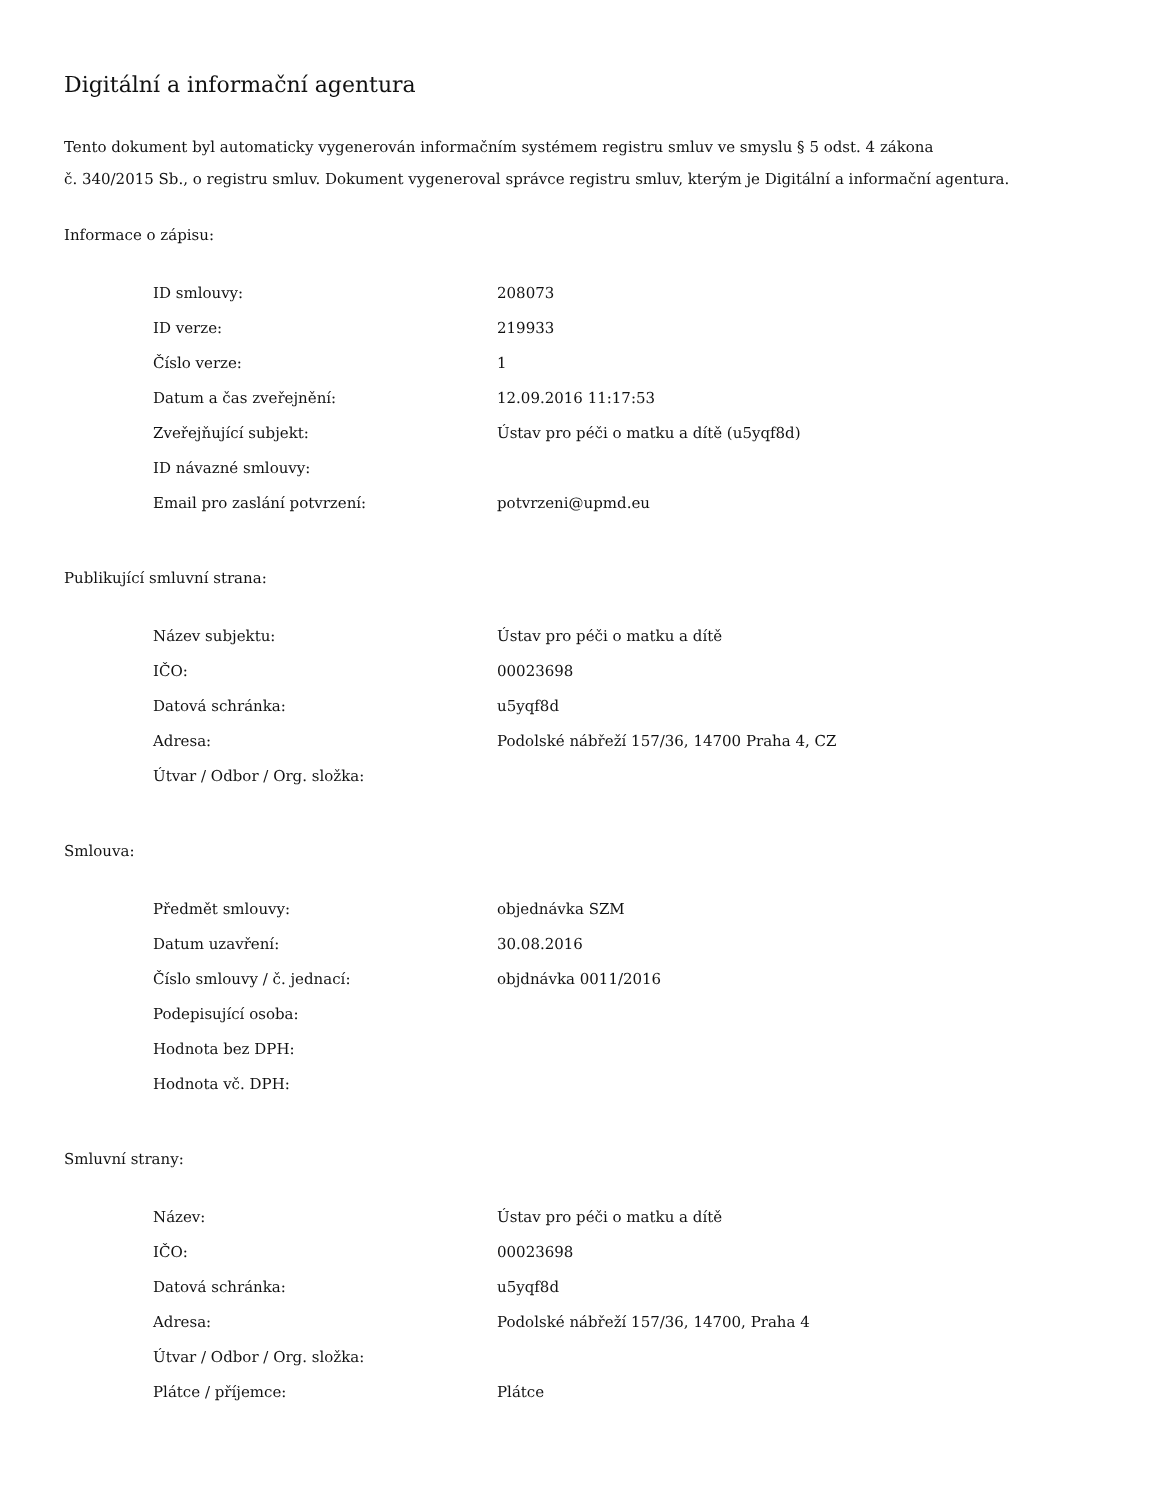Digitální a informační agentura
Tento dokument byl automaticky vygenerován informačním systémem registru smluv ve smyslu § 5 odst. 4 zákona
č. 340/2015 Sb., o registru smluv. Dokument vygeneroval správce registru smluv, kterým je Digitální a informační agentura.
Informace o zápisu:
| ID smlouvy: | 208073 |
| ID verze: | 219933 |
| Číslo verze: | 1 |
| Datum a čas zveřejnění: | 12.09.2016 11:17:53 |
| Zveřejňující subjekt: | Ústav pro péči o matku a dítě (u5yqf8d) |
| ID návazné smlouvy: | |
| Email pro zaslání potvrzení: | potvrzeni@upmd.eu |
Publikující smluvní strana:
| Název subjektu: | Ústav pro péči o matku a dítě |
| IČO: | 00023698 |
| Datová schránka: | u5yqf8d |
| Adresa: | Podolské nábřeží 157/36, 14700 Praha 4, CZ |
| Útvar / Odbor / Org. složka: | |
Smlouva:
| Předmět smlouvy: | objednávka SZM |
| Datum uzavření: | 30.08.2016 |
| Číslo smlouvy / č. jednací: | objdnávka 0011/2016 |
| Podepisující osoba: | |
| Hodnota bez DPH: | |
| Hodnota vč. DPH: | |
Smluvní strany:
| Název: | Ústav pro péči o matku a dítě |
| IČO: | 00023698 |
| Datová schránka: | u5yqf8d |
| Adresa: | Podolské nábřeží 157/36, 14700, Praha 4 |
| Útvar / Odbor / Org. složka: | |
| Plátce / příjemce: | Plátce |